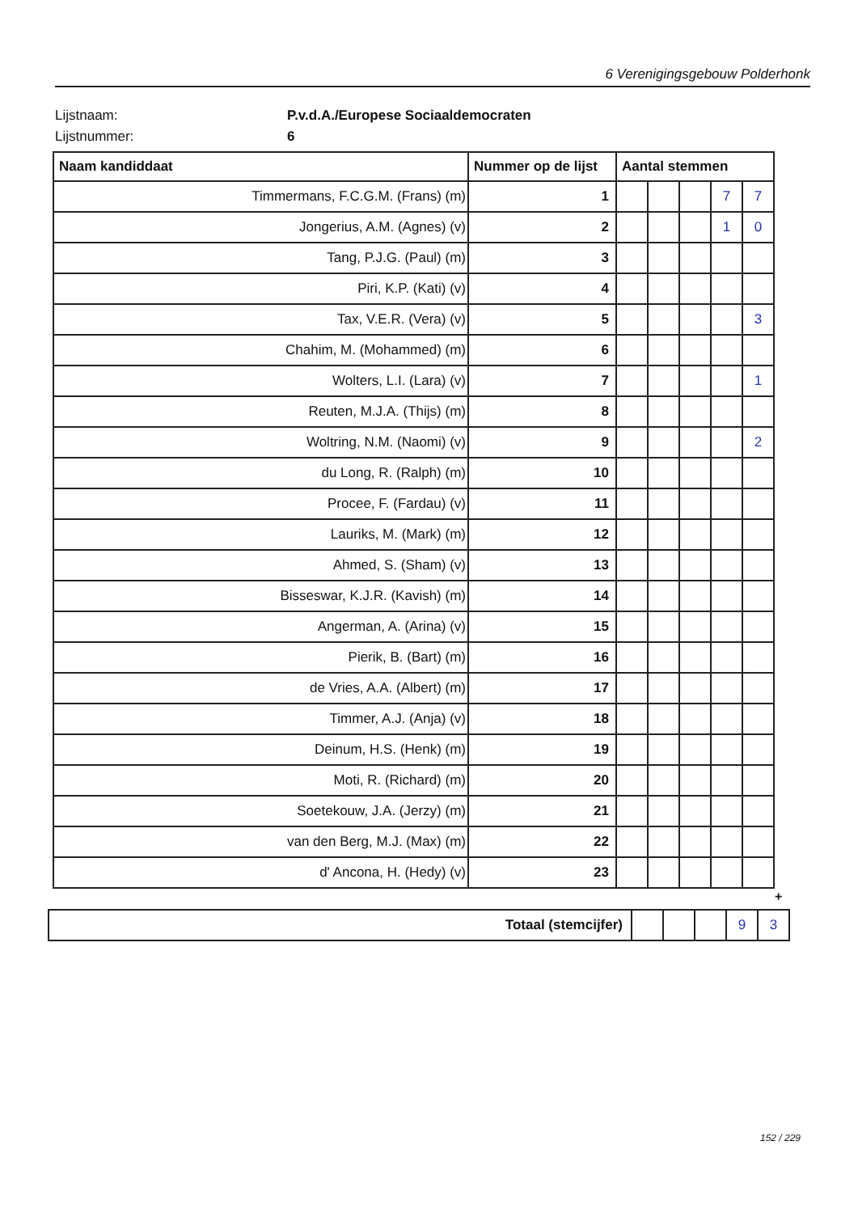6 Verenigingsgebouw Polderhonk
Lijstnaam: P.v.d.A./Europese Sociaaldemocraten
Lijstnummer: 6
| Naam kandiddaat | Nummer op de lijst | Aantal stemmen | | | | |
| --- | --- | --- | --- | --- | --- | --- |
| Timmermans, F.C.G.M. (Frans) (m) | 1 | | | | 7 | 7 |
| Jongerius, A.M. (Agnes) (v) | 2 | | | | 1 | 0 |
| Tang, P.J.G. (Paul) (m) | 3 | | | | | |
| Piri, K.P. (Kati) (v) | 4 | | | | | |
| Tax, V.E.R. (Vera) (v) | 5 | | | | | 3 |
| Chahim, M. (Mohammed) (m) | 6 | | | | | |
| Wolters, L.I. (Lara) (v) | 7 | | | | | 1 |
| Reuten, M.J.A. (Thijs) (m) | 8 | | | | | |
| Woltring, N.M. (Naomi) (v) | 9 | | | | | 2 |
| du Long, R. (Ralph) (m) | 10 | | | | | |
| Procee, F. (Fardau) (v) | 11 | | | | | |
| Lauriks, M. (Mark) (m) | 12 | | | | | |
| Ahmed, S. (Sham) (v) | 13 | | | | | |
| Bisseswar, K.J.R. (Kavish) (m) | 14 | | | | | |
| Angerman, A. (Arina) (v) | 15 | | | | | |
| Pierik, B. (Bart) (m) | 16 | | | | | |
| de Vries, A.A. (Albert) (m) | 17 | | | | | |
| Timmer, A.J. (Anja) (v) | 18 | | | | | |
| Deinum, H.S. (Henk) (m) | 19 | | | | | |
| Moti, R. (Richard) (m) | 20 | | | | | |
| Soetekouw, J.A. (Jerzy) (m) | 21 | | | | | |
| van den Berg, M.J. (Max) (m) | 22 | | | | | |
| d' Ancona, H. (Hedy) (v) | 23 | | | | | |
+
| Totaal (stemcijfer) | | | | 9 | 3 |
152 / 229